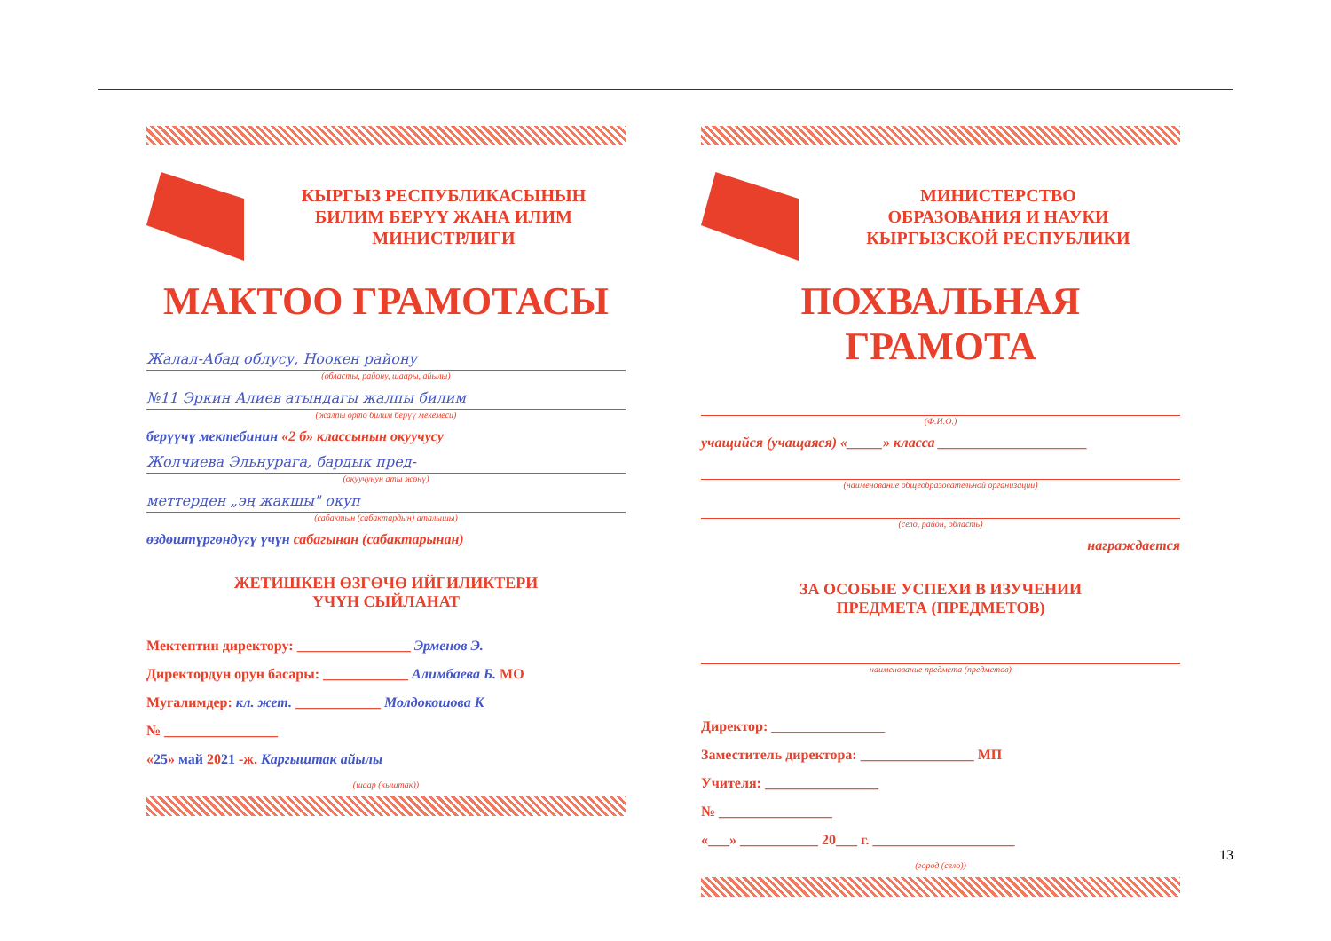КЫРГЫЗ РЕСПУБЛИКАСЫНЫН
БИЛИМ БЕРҮҮ ЖАНА ИЛИМ
МИНИСТРЛИГИ
МАКТОО ГРАМОТАСЫ
Жалал-Абад облусу, Ноокен району
(областы, району, шаары, айылы)
№11 Эркин Алиев атындагы жалпы билим
(жалпы орто билим берүү мекемеси)
берүүчү мектебинин «2 б» классынын окуучусу
Жолчиева Эльнурага, бардык пред-
(окуучунун аты жөнү)
меттерден „эң жакшы" окуп
(сабактын (сабактардын) аталышы)
өздөштүргөндүгү үчүн сабагынан (сабактарынан)
ЖЕТИШКЕН ӨЗГӨЧӨ ИЙГИЛИКТЕРИ
ҮЧҮН СЫЙЛАНАТ
Мектептин директору: ________________ Эрменов Э.
Директордун орун басары: ____________ Алимбаева Б. МО
Мугалимдер: кл. жет. ____________ Молдокошова К
№ ________________
«25» май 2021 -ж. Каргыштак айылы
(шаар (кыштак))
МИНИСТЕРСТВО
ОБРАЗОВАНИЯ И НАУКИ
КЫРГЫЗСКОЙ РЕСПУБЛИКИ
ПОХВАЛЬНАЯ ГРАМОТА
(Ф.И.О.)
учащийся (учащаяся) «_____» класса _____________________
(наименование общеобразовательной организации)
(село, район, область)
награждается
ЗА ОСОБЫЕ УСПЕХИ В ИЗУЧЕНИИ
ПРЕДМЕТА (ПРЕДМЕТОВ)
наименование предмета (предметов)
Директор: ________________
Заместитель директора: ________________ МП
Учителя: ________________
№ ________________
«___» ___________ 20___ г. ____________________
(город (село))
13